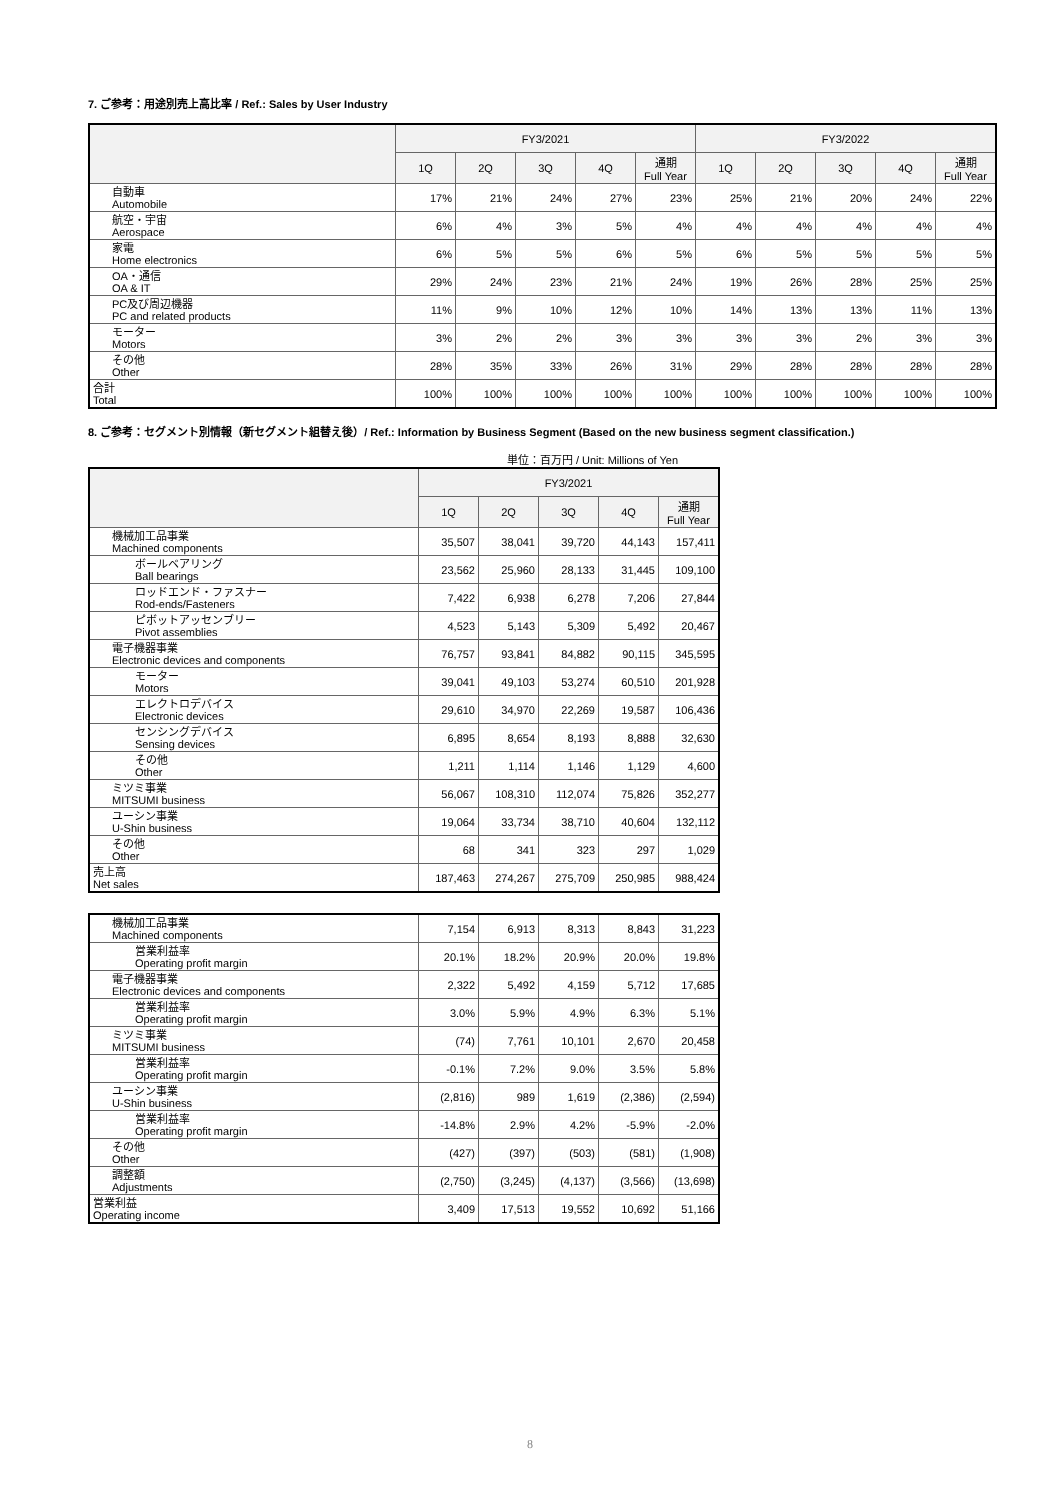7. ご参考：用途別売上高比率 / Ref.: Sales by User Industry
| | FY3/2021 | | | | | FY3/2022 | | | | |
| --- | --- | --- | --- | --- | --- | --- | --- | --- | --- | --- |
| | 1Q | 2Q | 3Q | 4Q | 通期 Full Year | 1Q | 2Q | 3Q | 4Q | 通期 Full Year |
| 自動車 Automobile | 17% | 21% | 24% | 27% | 23% | 25% | 21% | 20% | 24% | 22% |
| 航空・宇宙 Aerospace | 6% | 4% | 3% | 5% | 4% | 4% | 4% | 4% | 4% | 4% |
| 家電 Home electronics | 6% | 5% | 5% | 6% | 5% | 6% | 5% | 5% | 5% | 5% |
| OA・通信 OA & IT | 29% | 24% | 23% | 21% | 24% | 19% | 26% | 28% | 25% | 25% |
| PC及び周辺機器 PC and related products | 11% | 9% | 10% | 12% | 10% | 14% | 13% | 13% | 11% | 13% |
| モーター Motors | 3% | 2% | 2% | 3% | 3% | 3% | 3% | 2% | 3% | 3% |
| その他 Other | 28% | 35% | 33% | 26% | 31% | 29% | 28% | 28% | 28% | 28% |
| 合計 Total | 100% | 100% | 100% | 100% | 100% | 100% | 100% | 100% | 100% | 100% |
8. ご参考：セグメント別情報（新セグメント組替え後）/ Ref.: Information by Business Segment (Based on the new business segment classification.)
単位：百万円 / Unit: Millions of Yen
| | FY3/2021 | | | | |
| --- | --- | --- | --- | --- | --- |
| | 1Q | 2Q | 3Q | 4Q | 通期 Full Year |
| 機械加工品事業 Machined components | 35,507 | 38,041 | 39,720 | 44,143 | 157,411 |
| ボールベアリング Ball bearings | 23,562 | 25,960 | 28,133 | 31,445 | 109,100 |
| ロッドエンド・ファスナー Rod-ends/Fasteners | 7,422 | 6,938 | 6,278 | 7,206 | 27,844 |
| ピボットアッセンブリー Pivot assemblies | 4,523 | 5,143 | 5,309 | 5,492 | 20,467 |
| 電子機器事業 Electronic devices and components | 76,757 | 93,841 | 84,882 | 90,115 | 345,595 |
| モーター Motors | 39,041 | 49,103 | 53,274 | 60,510 | 201,928 |
| エレクトロデバイス Electronic devices | 29,610 | 34,970 | 22,269 | 19,587 | 106,436 |
| センシングデバイス Sensing devices | 6,895 | 8,654 | 8,193 | 8,888 | 32,630 |
| その他 Other | 1,211 | 1,114 | 1,146 | 1,129 | 4,600 |
| ミツミ事業 MITSUMI business | 56,067 | 108,310 | 112,074 | 75,826 | 352,277 |
| ユーシン事業 U-Shin business | 19,064 | 33,734 | 38,710 | 40,604 | 132,112 |
| その他 Other | 68 | 341 | 323 | 297 | 1,029 |
| 売上高 Net sales | 187,463 | 274,267 | 275,709 | 250,985 | 988,424 |
| 機械加工品事業 Machined components | 7,154 | 6,913 | 8,313 | 8,843 | 31,223 |
| 営業利益率 Operating profit margin | 20.1% | 18.2% | 20.9% | 20.0% | 19.8% |
| 電子機器事業 Electronic devices and components | 2,322 | 5,492 | 4,159 | 5,712 | 17,685 |
| 営業利益率 Operating profit margin | 3.0% | 5.9% | 4.9% | 6.3% | 5.1% |
| ミツミ事業 MITSUMI business | (74) | 7,761 | 10,101 | 2,670 | 20,458 |
| 営業利益率 Operating profit margin | -0.1% | 7.2% | 9.0% | 3.5% | 5.8% |
| ユーシン事業 U-Shin business | (2,816) | 989 | 1,619 | (2,386) | (2,594) |
| 営業利益率 Operating profit margin | -14.8% | 2.9% | 4.2% | -5.9% | -2.0% |
| その他 Other | (427) | (397) | (503) | (581) | (1,908) |
| 調整額 Adjustments | (2,750) | (3,245) | (4,137) | (3,566) | (13,698) |
| 営業利益 Operating income | 3,409 | 17,513 | 19,552 | 10,692 | 51,166 |
8